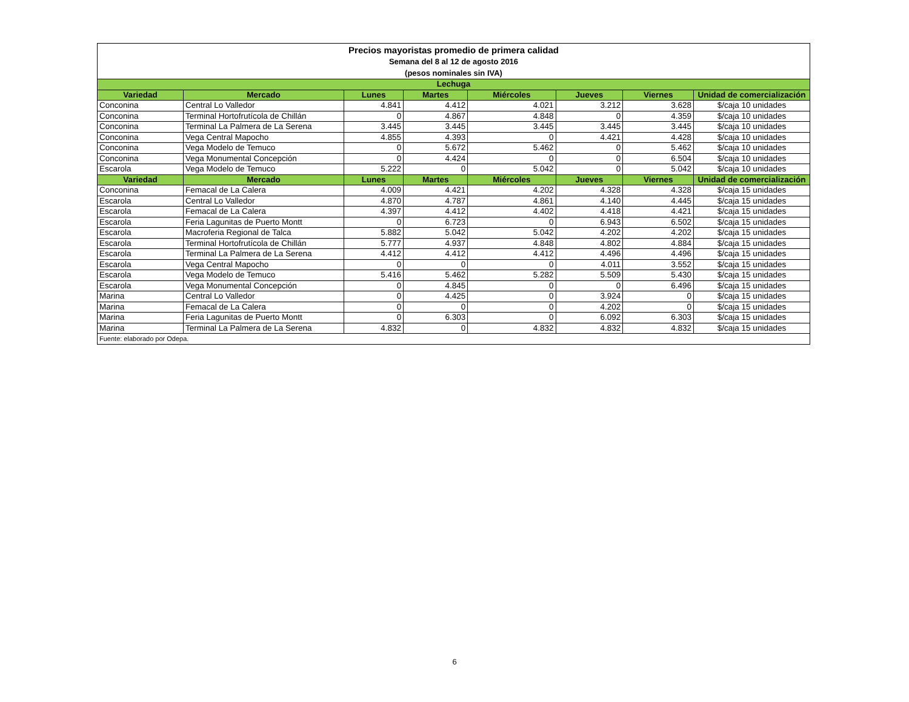| Precios mayoristas promedio de primera calidad Semana del 8 al 12 de agosto 2016 (pesos nominales sin IVA) | | | | | | | |
| Lechuga | | | | | | | |
| Variedad | Mercado | Lunes | Martes | Miércoles | Jueves | Viernes | Unidad de comercialización |
| Conconina | Central Lo Valledor | 4.841 | 4.412 | 4.021 | 3.212 | 3.628 | $/caja 10 unidades |
| Conconina | Terminal Hortofrutícola de Chillán | 0 | 4.867 | 4.848 | 0 | 4.359 | $/caja 10 unidades |
| Conconina | Terminal La Palmera de La Serena | 3.445 | 3.445 | 3.445 | 3.445 | 3.445 | $/caja 10 unidades |
| Conconina | Vega Central Mapocho | 4.855 | 4.393 | 0 | 4.421 | 4.428 | $/caja 10 unidades |
| Conconina | Vega Modelo de Temuco | 0 | 5.672 | 5.462 | 0 | 5.462 | $/caja 10 unidades |
| Conconina | Vega Monumental Concepción | 0 | 4.424 | 0 | 0 | 6.504 | $/caja 10 unidades |
| Escarola | Vega Modelo de Temuco | 5.222 | 0 | 5.042 | 0 | 5.042 | $/caja 10 unidades |
| Variedad | Mercado | Lunes | Martes | Miércoles | Jueves | Viernes | Unidad de comercialización |
| Conconina | Femacal de La Calera | 4.009 | 4.421 | 4.202 | 4.328 | 4.328 | $/caja 15 unidades |
| Escarola | Central Lo Valledor | 4.870 | 4.787 | 4.861 | 4.140 | 4.445 | $/caja 15 unidades |
| Escarola | Femacal de La Calera | 4.397 | 4.412 | 4.402 | 4.418 | 4.421 | $/caja 15 unidades |
| Escarola | Feria Lagunitas de Puerto Montt | 0 | 6.723 | 0 | 6.943 | 6.502 | $/caja 15 unidades |
| Escarola | Macroferia Regional de Talca | 5.882 | 5.042 | 5.042 | 4.202 | 4.202 | $/caja 15 unidades |
| Escarola | Terminal Hortofrutícola de Chillán | 5.777 | 4.937 | 4.848 | 4.802 | 4.884 | $/caja 15 unidades |
| Escarola | Terminal La Palmera de La Serena | 4.412 | 4.412 | 4.412 | 4.496 | 4.496 | $/caja 15 unidades |
| Escarola | Vega Central Mapocho | 0 | 0 | 0 | 4.011 | 3.552 | $/caja 15 unidades |
| Escarola | Vega Modelo de Temuco | 5.416 | 5.462 | 5.282 | 5.509 | 5.430 | $/caja 15 unidades |
| Escarola | Vega Monumental Concepción | 0 | 4.845 | 0 | 0 | 6.496 | $/caja 15 unidades |
| Marina | Central Lo Valledor | 0 | 4.425 | 0 | 3.924 | 0 | $/caja 15 unidades |
| Marina | Femacal de La Calera | 0 | 0 | 0 | 4.202 | 0 | $/caja 15 unidades |
| Marina | Feria Lagunitas de Puerto Montt | 0 | 6.303 | 0 | 6.092 | 6.303 | $/caja 15 unidades |
| Marina | Terminal La Palmera de La Serena | 4.832 | 0 | 4.832 | 4.832 | 4.832 | $/caja 15 unidades |
| Fuente: elaborado por Odepa. | | | | | | | |
6